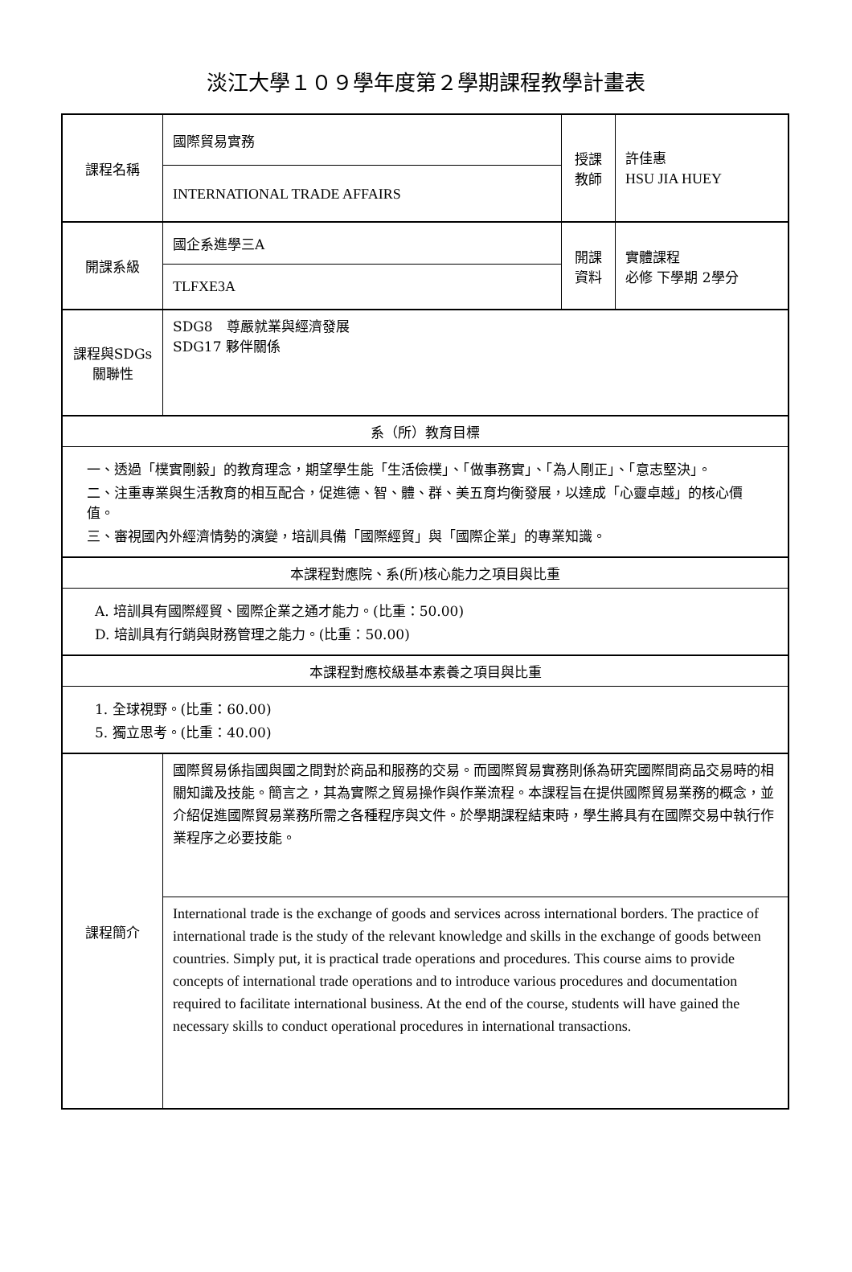淡江大學１０９學年度第２學期課程教學計畫表
| 課程名稱 | 國際貿易實務 | 授課 教師 | 許佳惠 HSU JIA HUEY |
| | INTERNATIONAL TRADE AFFAIRS | | |
| 開課系級 | 國企系進學三A | 開課 資料 | 實體課程 必修 下學期 2學分 |
| | TLFXE3A | | |
| 課程與SDGs 關聯性 | SDG8 尊嚴就業與經濟發展 SDG17 夥伴關係 | | |
| 系（所）教育目標 | | | |
| 一、透過「樸實剛毅」的教育理念，期望學生能「生活儉樸」、「做事務實」、「為人剛正」、「意志堅決」。 二、注重專業與生活教育的相互配合，促進德、智、體、群、美五育均衡發展，以達成「心靈卓越」的核心價值。 三、審視國內外經濟情勢的演變，培訓具備「國際經貿」與「國際企業」的專業知識。 | | | |
| 本課程對應院、系(所)核心能力之項目與比重 | | | |
| A. 培訓具有國際經貿、國際企業之通才能力。(比重：50.00) D. 培訓具有行銷與財務管理之能力。(比重：50.00) | | | |
| 本課程對應校級基本素養之項目與比重 | | | |
| 1. 全球視野。(比重：60.00) 5. 獨立思考。(比重：40.00) | | | |
| 課程簡介 | 國際貿易係指國與國之間對於商品和服務的交易。而國際貿易實務則係為研究國際間商品交易時的相關知識及技能。簡言之，其為實際之貿易操作與作業流程。本課程旨在提供國際貿易業務的概念，並介紹促進國際貿易業務所需之各種程序與文件。於學期課程結束時，學生將具有在國際交易中執行作業程序之必要技能。 | | |
| | International trade is the exchange of goods and services across international borders. The practice of international trade is the study of the relevant knowledge and skills in the exchange of goods between countries. Simply put, it is practical trade operations and procedures. This course aims to provide concepts of international trade operations and to introduce various procedures and documentation required to facilitate international business. At the end of the course, students will have gained the necessary skills to conduct operational procedures in international transactions. | | |